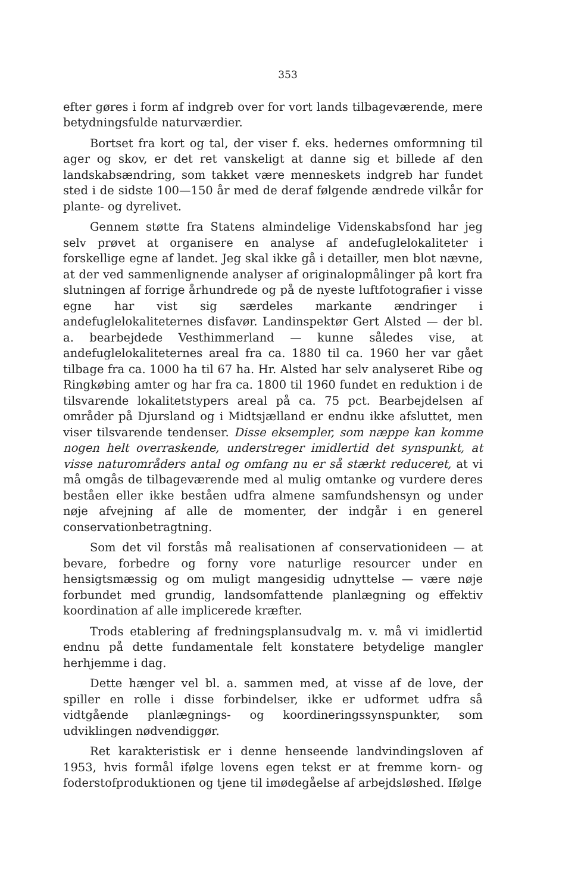353
efter gøres i form af indgreb over for vort lands tilbageværende, mere betydningsfulde naturværdier.
Bortset fra kort og tal, der viser f. eks. hedernes omformning til ager og skov, er det ret vanskeligt at danne sig et billede af den landskabsændring, som takket være menneskets indgreb har fundet sted i de sidste 100—150 år med de deraf følgende ændrede vilkår for plante- og dyrelivet.
Gennem støtte fra Statens almindelige Videnskabsfond har jeg selv prøvet at organisere en analyse af andefuglelokaliteter i forskellige egne af landet. Jeg skal ikke gå i detailler, men blot nævne, at der ved sammenlignende analyser af originalopmålinger på kort fra slutningen af forrige århundrede og på de nyeste luftfotografier i visse egne har vist sig særdeles markante ændringer i andefuglelokaliteternes disfavør. Landinspektør Gert Alsted — der bl. a. bearbejdede Vesthimmerland — kunne således vise, at andefuglelokaliteternes areal fra ca. 1880 til ca. 1960 her var gået tilbage fra ca. 1000 ha til 67 ha. Hr. Alsted har selv analyseret Ribe og Ringkøbing amter og har fra ca. 1800 til 1960 fundet en reduktion i de tilsvarende lokalitetstypers areal på ca. 75 pct. Bearbejdelsen af områder på Djursland og i Midtsjælland er endnu ikke afsluttet, men viser tilsvarende tendenser. Disse eksempler, som næppe kan komme nogen helt overraskende, understreger imidlertid det synspunkt, at visse naturområders antal og omfang nu er så stærkt reduceret, at vi må omgås de tilbageværende med al mulig omtanke og vurdere deres beståen eller ikke beståen udfra almene samfundshensyn og under nøje afvejning af alle de momenter, der indgår i en generel conservationbetragtning.
Som det vil forstås må realisationen af conservationideen — at bevare, forbedre og forny vore naturlige resourcer under en hensigtsmæssig og om muligt mangesidig udnyttelse — være nøje forbundet med grundig, landsomfattende planlægning og effektiv koordination af alle implicerede kræfter.
Trods etablering af fredningsplansudvalg m. v. må vi imidlertid endnu på dette fundamentale felt konstatere betydelige mangler herhjemme i dag.
Dette hænger vel bl. a. sammen med, at visse af de love, der spiller en rolle i disse forbindelser, ikke er udformet udfra så vidtgående planlægnings- og koordineringssynspunkter, som udviklingen nødvendiggør.
Ret karakteristisk er i denne henseende landvindingsloven af 1953, hvis formål ifølge lovens egen tekst er at fremme korn- og foderstofproduktionen og tjene til imødegåelse af arbejdsløshed. Ifølge